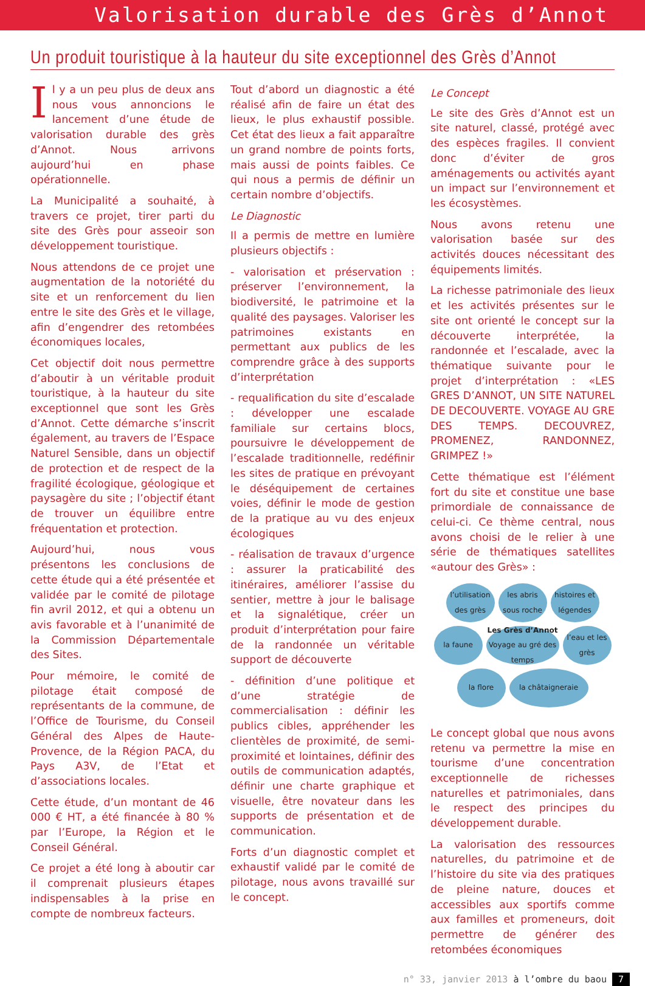Valorisation durable des Grès d’Annot
Un produit touristique à la hauteur du site exceptionnel des Grès d’Annot
Il y a un peu plus de deux ans nous vous annoncions le lancement d’une étude de valorisation durable des grès d’Annot. Nous arrivons aujourd’hui en phase opérationnelle.
La Municipalité a souhaité, à travers ce projet, tirer parti du site des Grès pour asseoir son développement touristique.
Nous attendons de ce projet une augmentation de la notoriété du site et un renforcement du lien entre le site des Grès et le village, afin d’engendrer des retombées économiques locales,
Cet objectif doit nous permettre d’aboutir à un véritable produit touristique, à la hauteur du site exceptionnel que sont les Grès d’Annot. Cette démarche s’inscrit également, au travers de l’Espace Naturel Sensible, dans un objectif de protection et de respect de la fragilité écologique, géologique et paysagère du site ; l’objectif étant de trouver un équilibre entre fréquentation et protection.
Aujourd’hui, nous vous présentons les conclusions de cette étude qui a été présentée et validée par le comité de pilotage fin avril 2012, et qui a obtenu un avis favorable et à l’unanimité de la Commission Départementale des Sites.
Pour mémoire, le comité de pilotage était composé de représentants de la commune, de l’Office de Tourisme, du Conseil Général des Alpes de Haute-Provence, de la Région PACA, du Pays A3V, de l’Etat et d’associations locales.
Cette étude, d’un montant de 46 000 € HT, a été financée à 80 % par l’Europe, la Région et le Conseil Général.
Ce projet a été long à aboutir car il comprenait plusieurs étapes indispensables à la prise en compte de nombreux facteurs.
Tout d’abord un diagnostic a été réalisé afin de faire un état des lieux, le plus exhaustif possible. Cet état des lieux a fait apparaître un grand nombre de points forts, mais aussi de points faibles. Ce qui nous a permis de définir un certain nombre d’objectifs.
Le Diagnostic
Il a permis de mettre en lumière plusieurs objectifs :
- valorisation et préservation : préserver l’environnement, la biodiversité, le patrimoine et la qualité des paysages. Valoriser les patrimoines existants en permettant aux publics de les comprendre grâce à des supports d’interprétation
- requalification du site d’escalade : développer une escalade familiale sur certains blocs, poursuivre le développement de l’escalade traditionnelle, redéfinir les sites de pratique en prévoyant le déséquipement de certaines voies, définir le mode de gestion de la pratique au vu des enjeux écologiques
- réalisation de travaux d’urgence : assurer la praticabilité des itinéraires, améliorer l’assise du sentier, mettre à jour le balisage et la signalétique, créer un produit d’interprétation pour faire de la randonnée un véritable support de découverte
- définition d’une politique et d’une stratégie de commercialisation : définir les publics cibles, appréhender les clientèles de proximité, de semi-proximité et lointaines, définir des outils de communication adaptés, définir une charte graphique et visuelle, être novateur dans les supports de présentation et de communication.
Forts d’un diagnostic complet et exhaustif validé par le comité de pilotage, nous avons travaillé sur le concept.
Le Concept
Le site des Grès d’Annot est un site naturel, classé, protégé avec des espèces fragiles. Il convient donc d’éviter de gros aménagements ou activités ayant un impact sur l’environnement et les écosystèmes.
Nous avons retenu une valorisation basée sur des activités douces nécessitant des équipements limités.
La richesse patrimoniale des lieux et les activités présentes sur le site ont orienté le concept sur la découverte interprétée, la randonnée et l’escalade, avec la thématique suivante pour le projet d’interprétation : «LES GRES D’ANNOT, UN SITE NATUREL DE DECOUVERTE. VOYAGE AU GRE DES TEMPS. DECOUVREZ, PROMENEZ, RANDONNEZ, GRIMPEZ !»
Cette thématique est l’élément fort du site et constitue une base primordiale de connaissance de celui-ci. Ce thème central, nous avons choisi de le relier à une série de thématiques satellites «autour des Grès» :
l’utilisation des grès
les abris sous roche
histoires et légendes
la faune
Les Grès d’Annot
Voyage au gré des temps
l’eau et les grès
la flore
la châtaigneraie
Le concept global que nous avons retenu va permettre la mise en tourisme d’une concentration exceptionnelle de richesses naturelles et patrimoniales, dans le respect des principes du développement durable.
La valorisation des ressources naturelles, du patrimoine et de l’histoire du site via des pratiques de pleine nature, douces et accessibles aux sportifs comme aux familles et promeneurs, doit permettre de générer des retombées économiques
n° 33, janvier 2013 à l’ombre du baou 7